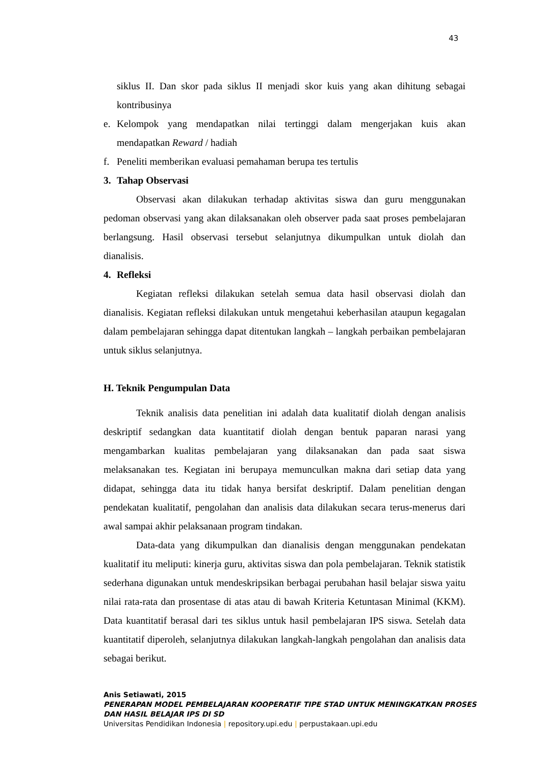43
siklus II. Dan skor pada siklus II menjadi skor kuis yang akan dihitung sebagai kontribusinya
e. Kelompok yang mendapatkan nilai tertinggi dalam mengerjakan kuis akan mendapatkan Reward / hadiah
f. Peneliti memberikan evaluasi pemahaman berupa tes tertulis
3. Tahap Observasi
Observasi akan dilakukan terhadap aktivitas siswa dan guru menggunakan pedoman observasi yang akan dilaksanakan oleh observer pada saat proses pembelajaran berlangsung. Hasil observasi tersebut selanjutnya dikumpulkan untuk diolah dan dianalisis.
4. Refleksi
Kegiatan refleksi dilakukan setelah semua data hasil observasi diolah dan dianalisis. Kegiatan refleksi dilakukan untuk mengetahui keberhasilan ataupun kegagalan dalam pembelajaran sehingga dapat ditentukan langkah – langkah perbaikan pembelajaran untuk siklus selanjutnya.
H. Teknik Pengumpulan Data
Teknik analisis data penelitian ini adalah data kualitatif diolah dengan analisis deskriptif sedangkan data kuantitatif diolah dengan bentuk paparan narasi yang mengambarkan kualitas pembelajaran yang dilaksanakan dan pada saat siswa melaksanakan tes. Kegiatan ini berupaya memunculkan makna dari setiap data yang didapat, sehingga data itu tidak hanya bersifat deskriptif. Dalam penelitian dengan pendekatan kualitatif, pengolahan dan analisis data dilakukan secara terus-menerus dari awal sampai akhir pelaksanaan program tindakan.
Data-data yang dikumpulkan dan dianalisis dengan menggunakan pendekatan kualitatif itu meliputi: kinerja guru, aktivitas siswa dan pola pembelajaran. Teknik statistik sederhana digunakan untuk mendeskripsikan berbagai perubahan hasil belajar siswa yaitu nilai rata-rata dan prosentase di atas atau di bawah Kriteria Ketuntasan Minimal (KKM). Data kuantitatif berasal dari tes siklus untuk hasil pembelajaran IPS siswa. Setelah data kuantitatif diperoleh, selanjutnya dilakukan langkah-langkah pengolahan dan analisis data sebagai berikut.
Anis Setiawati, 2015
PENERAPAN MODEL PEMBELAJARAN KOOPERATIF TIPE STAD UNTUK MENINGKATKAN PROSES
DAN HASIL BELAJAR IPS DI SD
Universitas Pendidikan Indonesia | repository.upi.edu | perpustakaan.upi.edu